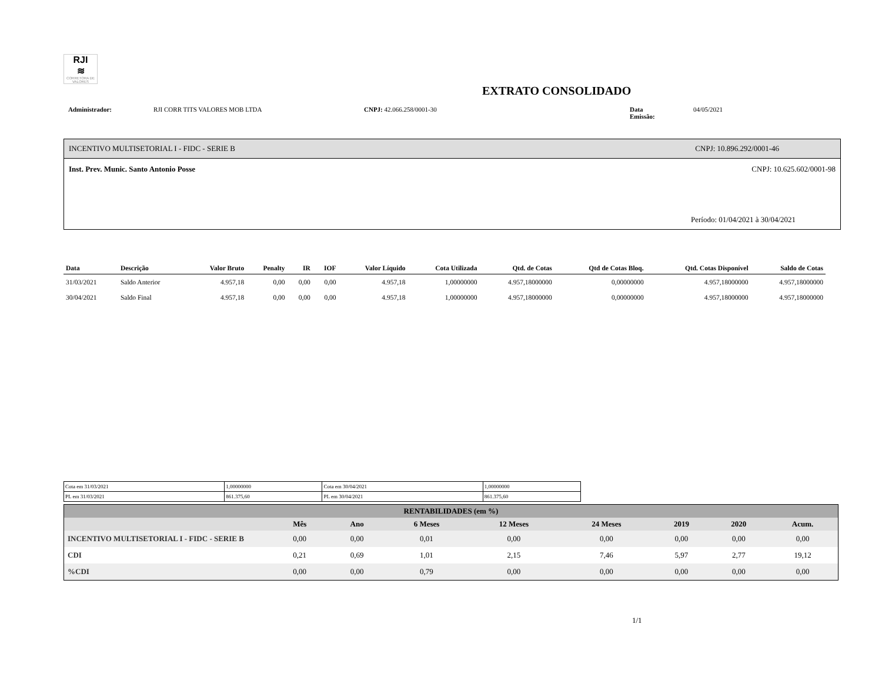RJI
≋
CORRETORA DE VALORES
EXTRATO CONSOLIDADO
Administrador: RJI CORR TITS VALORES MOB LTDA CNPJ: 42.066.258/0001-30 Data Emissão: 04/05/2021
INCENTIVO MULTISETORIAL I - FIDC - SERIE B CNPJ: 10.896.292/0001-46
Inst. Prev. Munic. Santo Antonio Posse CNPJ: 10.625.602/0001-98
Período: 01/04/2021 à 30/04/2021
| Data | Descrição | Valor Bruto | Penalty | IR | IOF | Valor Líquido | Cota Utilizada | Qtd. de Cotas | Qtd de Cotas Bloq. | Qtd. Cotas Disponível | Saldo de Cotas |
| --- | --- | --- | --- | --- | --- | --- | --- | --- | --- | --- | --- |
| 31/03/2021 | Saldo Anterior | 4.957,18 | 0,00 | 0,00 | 0,00 | 4.957,18 | 1,00000000 | 4.957,18000000 | 0,00000000 | 4.957,18000000 | 4.957,18000000 |
| 30/04/2021 | Saldo Final | 4.957,18 | 0,00 | 0,00 | 0,00 | 4.957,18 | 1,00000000 | 4.957,18000000 | 0,00000000 | 4.957,18000000 | 4.957,18000000 |
| Cota em 31/03/2021 | 1,00000000 | Cota em 30/04/2021 | 1,00000000 |
| PL em 31/03/2021 | 861.375,60 | PL em 30/04/2021 | 861.375,60 |
| RENTABILIDADES (em %) | | | | | | | | |
| --- | --- | --- | --- | --- | --- | --- | --- | --- |
| | Mês | Ano | 6 Meses | 12 Meses | 24 Meses | 2019 | 2020 | Acum. |
| INCENTIVO MULTISETORIAL I - FIDC - SERIE B | 0,00 | 0,00 | 0,01 | 0,00 | 0,00 | 0,00 | 0,00 | 0,00 |
| CDI | 0,21 | 0,69 | 1,01 | 2,15 | 7,46 | 5,97 | 2,77 | 19,12 |
| %CDI | 0,00 | 0,00 | 0,79 | 0,00 | 0,00 | 0,00 | 0,00 | 0,00 |
1/1